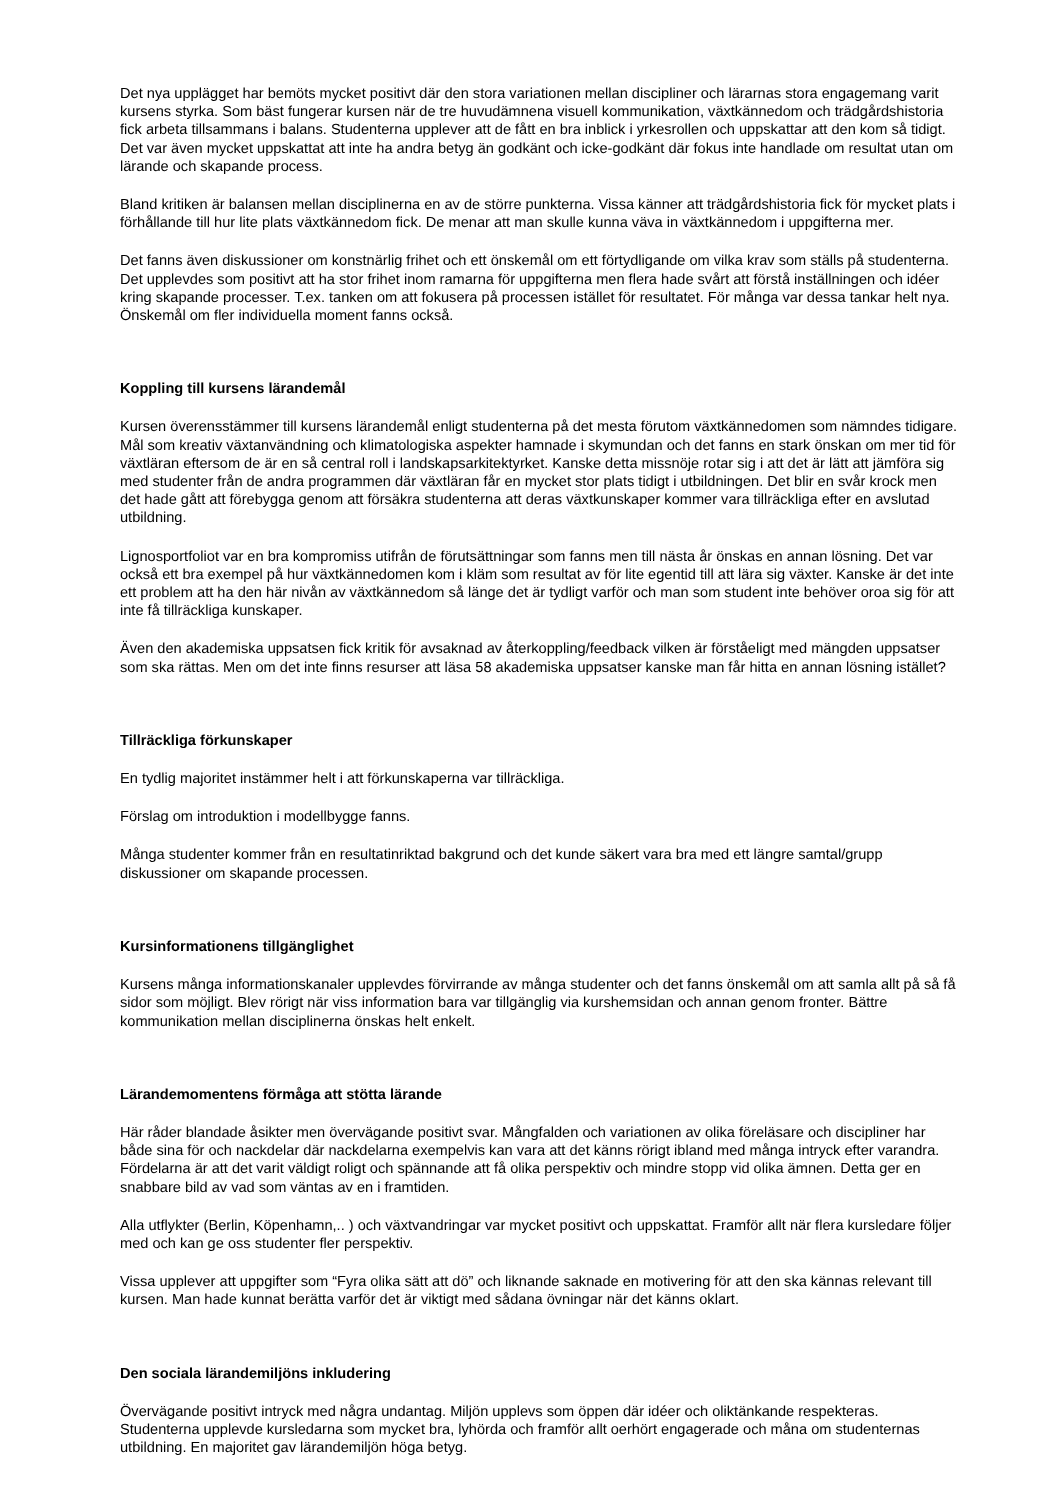Det nya upplägget har bemöts mycket positivt där den stora variationen mellan discipliner och lärarnas stora engagemang varit kursens styrka. Som bäst fungerar kursen när de tre huvudämnena visuell kommunikation, växtkännedom och trädgårdshistoria fick arbeta tillsammans i balans. Studenterna upplever att de fått en bra inblick i yrkesrollen och uppskattar att den kom så tidigt. Det var även mycket uppskattat att inte ha andra betyg än godkänt och icke-godkänt där fokus inte handlade om resultat utan om lärande och skapande process.
Bland kritiken är balansen mellan disciplinerna en av de större punkterna. Vissa känner att trädgårdshistoria fick för mycket plats i förhållande till hur lite plats växtkännedom fick. De menar att man skulle kunna väva in växtkännedom i uppgifterna mer.
Det fanns även diskussioner om konstnärlig frihet och ett önskemål om ett förtydligande om vilka krav som ställs på studenterna. Det upplevdes som positivt att ha stor frihet inom ramarna för uppgifterna men flera hade svårt att förstå inställningen och idéer kring skapande processer. T.ex. tanken om att fokusera på processen istället för resultatet. För många var dessa tankar helt nya. Önskemål om fler individuella moment fanns också.
Koppling till kursens lärandemål
Kursen överensstämmer till kursens lärandemål enligt studenterna på det mesta förutom växtkännedomen som nämndes tidigare. Mål som kreativ växtanvändning och klimatologiska aspekter hamnade i skymundan och det fanns en stark önskan om mer tid för växtläran eftersom de är en så central roll i landskapsarkitektyrket. Kanske detta missnöje rotar sig i att det är lätt att jämföra sig med studenter från de andra programmen där växtläran får en mycket stor plats tidigt i utbildningen. Det blir en svår krock men det hade gått att förebygga genom att försäkra studenterna att deras växtkunskaper kommer vara tillräckliga efter en avslutad utbildning.
Lignosportfoliot var en bra kompromiss utifrån de förutsättningar som fanns men till nästa år önskas en annan lösning. Det var också ett bra exempel på hur växtkännedomen kom i kläm som resultat av för lite egentid till att lära sig växter. Kanske är det inte ett problem att ha den här nivån av växtkännedom så länge det är tydligt varför och man som student inte behöver oroa sig för att inte få tillräckliga kunskaper.
Även den akademiska uppsatsen fick kritik för avsaknad av återkoppling/feedback vilken är förståeligt med mängden uppsatser som ska rättas. Men om det inte finns resurser att läsa 58 akademiska uppsatser kanske man får hitta en annan lösning istället?
Tillräckliga förkunskaper
En tydlig majoritet instämmer helt i att förkunskaperna var tillräckliga.
Förslag om introduktion i modellbygge fanns.
Många studenter kommer från en resultatinriktad bakgrund och det kunde säkert vara bra med ett längre samtal/grupp diskussioner om skapande processen.
Kursinformationens tillgänglighet
Kursens många informationskanaler upplevdes förvirrande av många studenter och det fanns önskemål om att samla allt på så få sidor som möjligt. Blev rörigt när viss information bara var tillgänglig via kurshemsidan och annan genom fronter. Bättre kommunikation mellan disciplinerna önskas helt enkelt.
Lärandemomentens förmåga att stötta lärande
Här råder blandade åsikter men övervägande positivt svar. Mångfalden och variationen av olika föreläsare och discipliner har både sina för och nackdelar där nackdelarna exempelvis kan vara att det känns rörigt ibland med många intryck efter varandra. Fördelarna är att det varit väldigt roligt och spännande att få olika perspektiv och mindre stopp vid olika ämnen. Detta ger en snabbare bild av vad som väntas av en i framtiden.
Alla utflykter (Berlin, Köpenhamn,.. ) och växtvandringar var mycket positivt och uppskattat. Framför allt när flera kursledare följer med och kan ge oss studenter fler perspektiv.
Vissa upplever att uppgifter som “Fyra olika sätt att dö” och liknande saknade en motivering för att den ska kännas relevant till kursen. Man hade kunnat berätta varför det är viktigt med sådana övningar när det känns oklart.
Den sociala lärandemiljöns inkludering
Övervägande positivt intryck med några undantag. Miljön upplevs som öppen där idéer och oliktänkande respekteras. Studenterna upplevde kursledarna som mycket bra, lyhörda och framför allt oerhört engagerade och måna om studenternas utbildning. En majoritet gav lärandemiljön höga betyg.